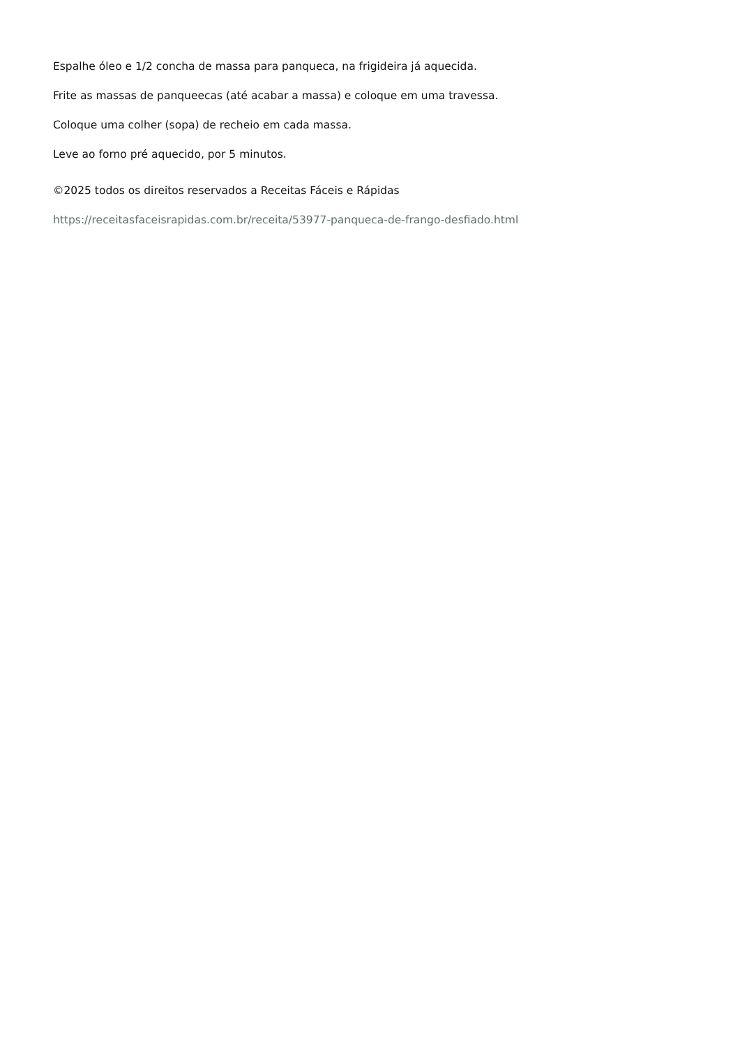Espalhe óleo e 1/2 concha de massa para panqueca, na frigideira já aquecida.
Frite as massas de panqueecas (até acabar a massa) e coloque em uma travessa.
Coloque uma colher (sopa) de recheio em cada massa.
Leve ao forno pré aquecido, por 5 minutos.
©2025 todos os direitos reservados a Receitas Fáceis e Rápidas
https://receitasfaceisrapidas.com.br/receita/53977-panqueca-de-frango-desfiado.html